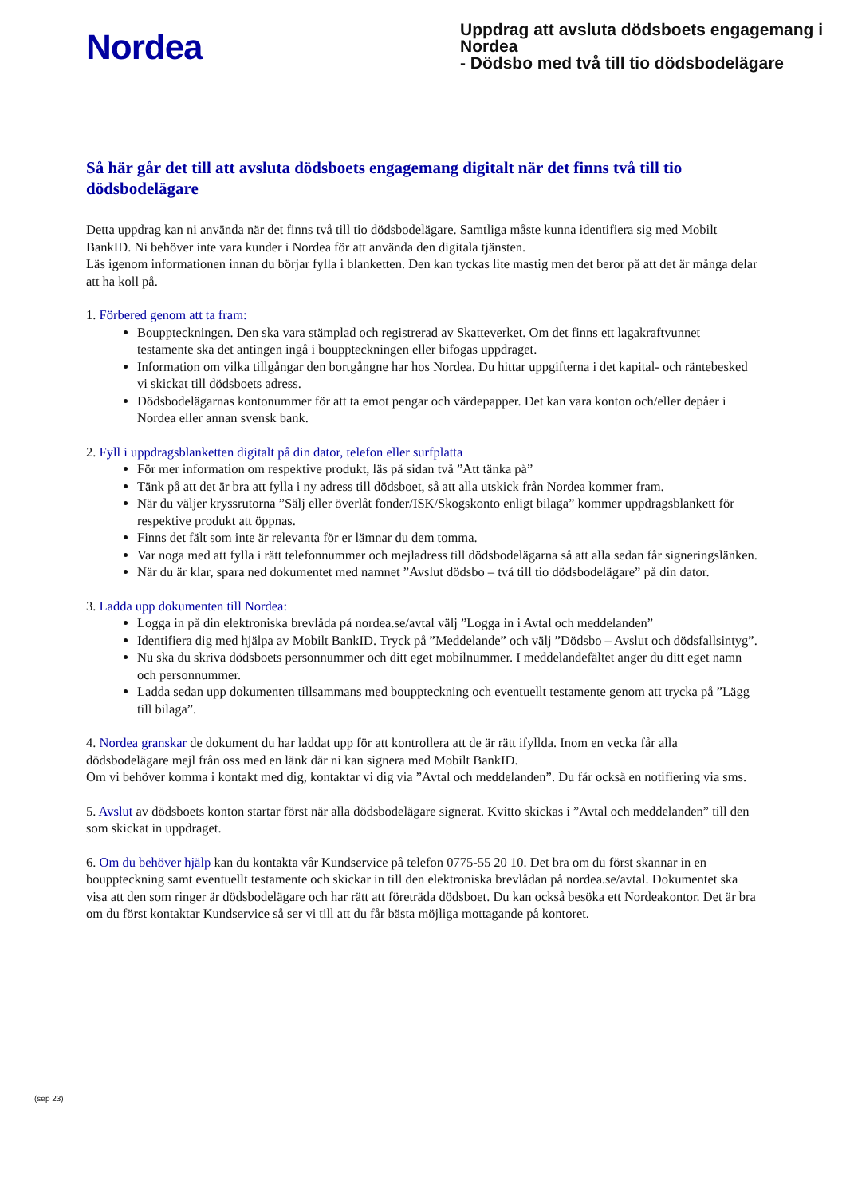Nordea
Uppdrag att avsluta dödsboets engagemang i Nordea
- Dödsbo med två till tio dödsbodelägare
Så här går det till att avsluta dödsboets engagemang digitalt när det finns två till tio dödsbodelägare
Detta uppdrag kan ni använda när det finns två till tio dödsbodelägare. Samtliga måste kunna identifiera sig med Mobilt BankID. Ni behöver inte vara kunder i Nordea för att använda den digitala tjänsten.
Läs igenom informationen innan du börjar fylla i blanketten. Den kan tyckas lite mastig men det beror på att det är många delar att ha koll på.
1. Förbered genom att ta fram:
Bouppteckningen. Den ska vara stämplad och registrerad av Skatteverket. Om det finns ett lagakraftvunnet testamente ska det antingen ingå i bouppteckningen eller bifogas uppdraget.
Information om vilka tillgångar den bortgångne har hos Nordea. Du hittar uppgifterna i det kapital- och räntebesked vi skickat till dödsboets adress.
Dödsbodelägarnas kontonummer för att ta emot pengar och värdepapper. Det kan vara konton och/eller depåer i Nordea eller annan svensk bank.
2. Fyll i uppdragsblanketten digitalt på din dator, telefon eller surfplatta
För mer information om respektive produkt, läs på sidan två ”Att tänka på”
Tänk på att det är bra att fylla i ny adress till dödsboet, så att alla utskick från Nordea kommer fram.
När du väljer kryssrutorna ”Sälj eller överlåt fonder/ISK/Skogskonto enligt bilaga” kommer uppdragsblankett för respektive produkt att öppnas.
Finns det fält som inte är relevanta för er lämnar du dem tomma.
Var noga med att fylla i rätt telefonnummer och mejladress till dödsbodelägarna så att alla sedan får signeringslänken.
När du är klar, spara ned dokumentet med namnet ”Avslut dödsbo – två till tio dödsbodelägare” på din dator.
3. Ladda upp dokumenten till Nordea:
Logga in på din elektroniska brevlåda på nordea.se/avtal välj ”Logga in i Avtal och meddelanden”
Identifiera dig med hjälpa av Mobilt BankID. Tryck på ”Meddelande” och välj ”Dödsbo – Avslut och dödsfallsintyg”.
Nu ska du skriva dödsboets personnummer och ditt eget mobilnummer. I meddelandefältet anger du ditt eget namn och personnummer.
Ladda sedan upp dokumenten tillsammans med bouppteckning och eventuellt testamente genom att trycka på ”Lägg till bilaga”.
4. Nordea granskar de dokument du har laddat upp för att kontrollera att de är rätt ifyllda. Inom en vecka får alla dödsbodelägare mejl från oss med en länk där ni kan signera med Mobilt BankID.
Om vi behöver komma i kontakt med dig, kontaktar vi dig via ”Avtal och meddelanden”. Du får också en notifiering via sms.
5. Avslut av dödsboets konton startar först när alla dödsbodelägare signerat. Kvitto skickas i ”Avtal och meddelanden” till den som skickat in uppdraget.
6. Om du behöver hjälp kan du kontakta vår Kundservice på telefon 0775-55 20 10. Det bra om du först skannar in en bouppteckning samt eventuellt testamente och skickar in till den elektroniska brevlådan på nordea.se/avtal. Dokumentet ska visa att den som ringer är dödsbodelägare och har rätt att företräda dödsboet. Du kan också besöka ett Nordeakontor. Det är bra om du först kontaktar Kundservice så ser vi till att du får bästa möjliga mottagande på kontoret.
(sep 23)